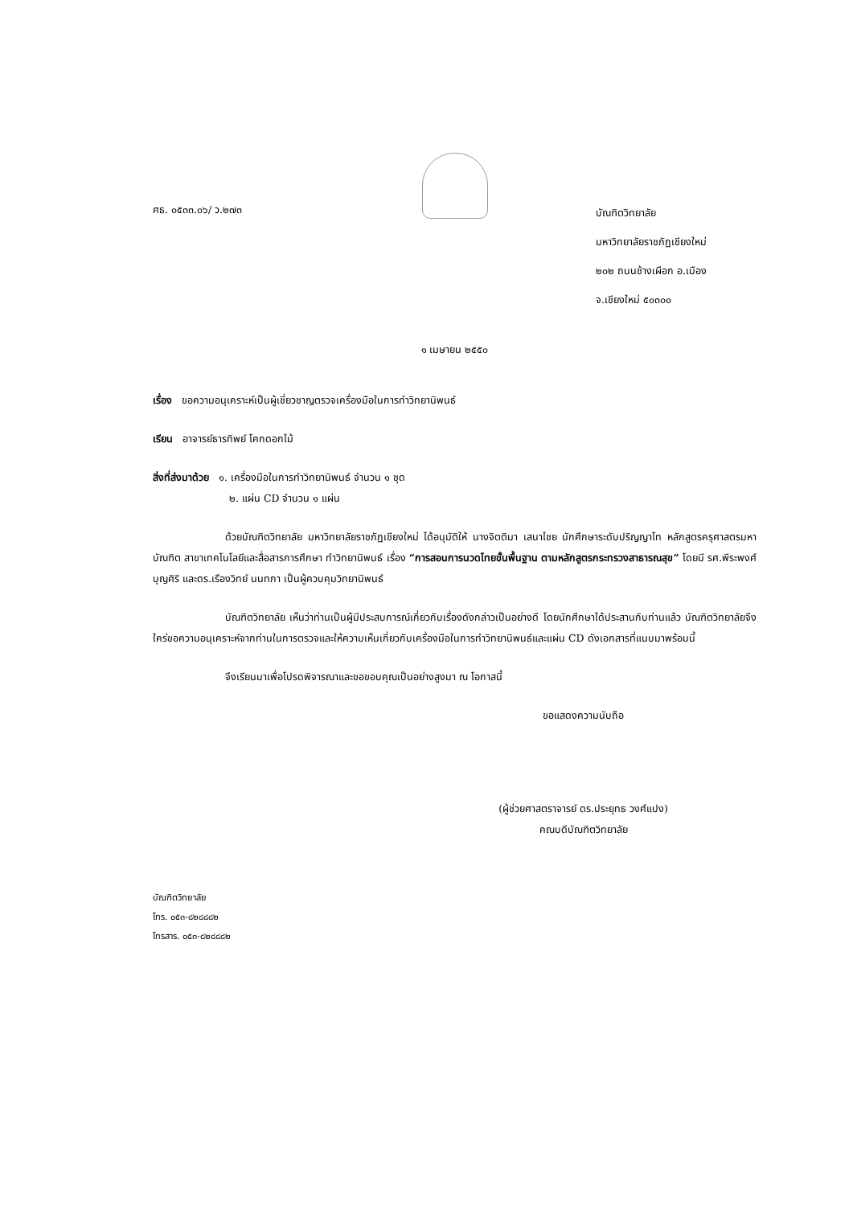ศธ. ๐๕๓๓.๐๖/ ว.๒๗๓
บัณฑิตวิทยาลัย
มหาวิทยาลัยราชภัฏเชียงใหม่
๒๐๒ ถนนช้างเผือก อ.เมือง
จ.เชียงใหม่ ๕๐๓๐๐
๑ เมษายน ๒๕๕๐
เรื่อง ขอความอนุเคราะห์เป็นผู้เชี่ยวชาญตรวจเครื่องมือในการทำวิทยานิพนธ์
เรียน อาจารย์ธารทิพย์ โคกดอกไม้
สิ่งที่ส่งมาด้วย ๑. เครื่องมือในการทำวิทยานิพนธ์ จำนวน ๑ ชุด
๒. แผ่น CD จำนวน ๑ แผ่น
ด้วยบัณฑิตวิทยาลัย มหาวิทยาลัยราชภัฏเชียงใหม่ ได้อนุมัติให้ นางจิตติมา เสนาไชย นักศึกษาระดับปริญญาโท หลักสูตรครุศาสตรมหาบัณฑิต สาขาเทคโนโลยีและสื่อสารการศึกษา ทำวิทยานิพนธ์ เรื่อง “การสอนการนวดไทยขั้นพื้นฐาน ตามหลักสูตรกระทรวงสาธารณสุข” โดยมี รศ.พีระพงศ์ บุญศิริ และดร.เรืองวิทย์ นนทภา เป็นผู้ควบคุมวิทยานิพนธ์
บัณฑิตวิทยาลัย เห็นว่าท่านเป็นผู้มีประสบการณ์เกี่ยวกับเรื่องดังกล่าวเป็นอย่างดี โดยนักศึกษาได้ประสานกับท่านแล้ว บัณฑิตวิทยาลัยจึงใคร่ขอความอนุเคราะห์จากท่านในการตรวจและให้ความเห็นเกี่ยวกับเครื่องมือในการทำวิทยานิพนธ์และแผ่น CD ดังเอกสารที่แนบมาพร้อมนี้
จึงเรียนมาเพื่อโปรดพิจารณาและขอขอบคุณเป็นอย่างสูงมา ณ โอกาสนี้
ขอแสดงความนับถือ
(ผู้ช่วยศาสตราจารย์ ดร.ประยุทธ วงศ์แปง)
คณบดีบัณฑิตวิทยาลัย
บัณฑิตวิทยาลัย
โทร. ๐๕๓-๘๒๘๘๘๒
โทรสาร. ๐๕๓-๘๒๘๘๘๒